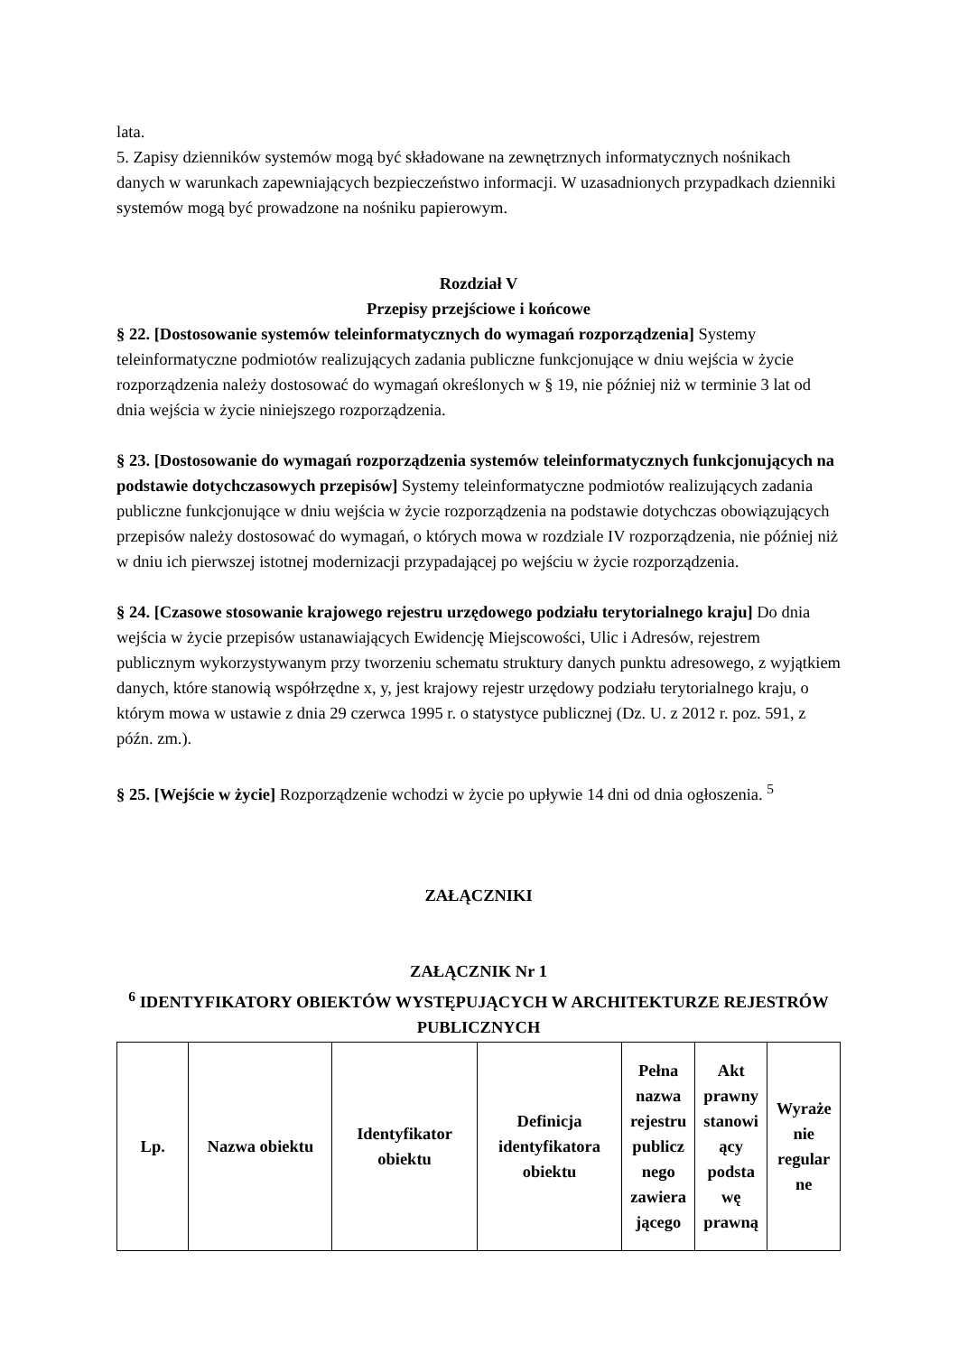lata.
5. Zapisy dzienników systemów mogą być składowane na zewnętrznych informatycznych nośnikach danych w warunkach zapewniających bezpieczeństwo informacji. W uzasadnionych przypadkach dzienniki systemów mogą być prowadzone na nośniku papierowym.
Rozdział V
Przepisy przejściowe i końcowe
§ 22. [Dostosowanie systemów teleinformatycznych do wymagań rozporządzenia] Systemy teleinformatyczne podmiotów realizujących zadania publiczne funkcjonujące w dniu wejścia w życie rozporządzenia należy dostosować do wymagań określonych w § 19, nie później niż w terminie 3 lat od dnia wejścia w życie niniejszego rozporządzenia.
§ 23. [Dostosowanie do wymagań rozporządzenia systemów teleinformatycznych funkcjonujących na podstawie dotychczasowych przepisów] Systemy teleinformatyczne podmiotów realizujących zadania publiczne funkcjonujące w dniu wejścia w życie rozporządzenia na podstawie dotychczas obowiązujących przepisów należy dostosować do wymagań, o których mowa w rozdziale IV rozporządzenia, nie później niż w dniu ich pierwszej istotnej modernizacji przypadającej po wejściu w życie rozporządzenia.
§ 24. [Czasowe stosowanie krajowego rejestru urzędowego podziału terytorialnego kraju] Do dnia wejścia w życie przepisów ustanawiających Ewidencję Miejscowości, Ulic i Adresów, rejestrem publicznym wykorzystywanym przy tworzeniu schematu struktury danych punktu adresowego, z wyjątkiem danych, które stanowią współrzędne x, y, jest krajowy rejestr urzędowy podziału terytorialnego kraju, o którym mowa w ustawie z dnia 29 czerwca 1995 r. o statystyce publicznej (Dz. U. z 2012 r. poz. 591, z późn. zm.).
§ 25. [Wejście w życie] Rozporządzenie wchodzi w życie po upływie 14 dni od dnia ogłoszenia. <sup>5</sup>
ZAŁĄCZNIKI
ZAŁĄCZNIK Nr 1
<sup>6</sup> IDENTYFIKATORY OBIEKTÓW WYSTĘPUJĄCYCH W ARCHITEKTURZE REJESTRÓW PUBLICZNYCH
| Lp. | Nazwa obiektu | Identyfikator obiektu | Definicja identyfikatora obiektu | Pełna nazwa rejestru publicz nego zawiera jącego | Akt prawny stanowi ący podsta wę prawną | Wyraże nie regular ne |
| --- | --- | --- | --- | --- | --- | --- |